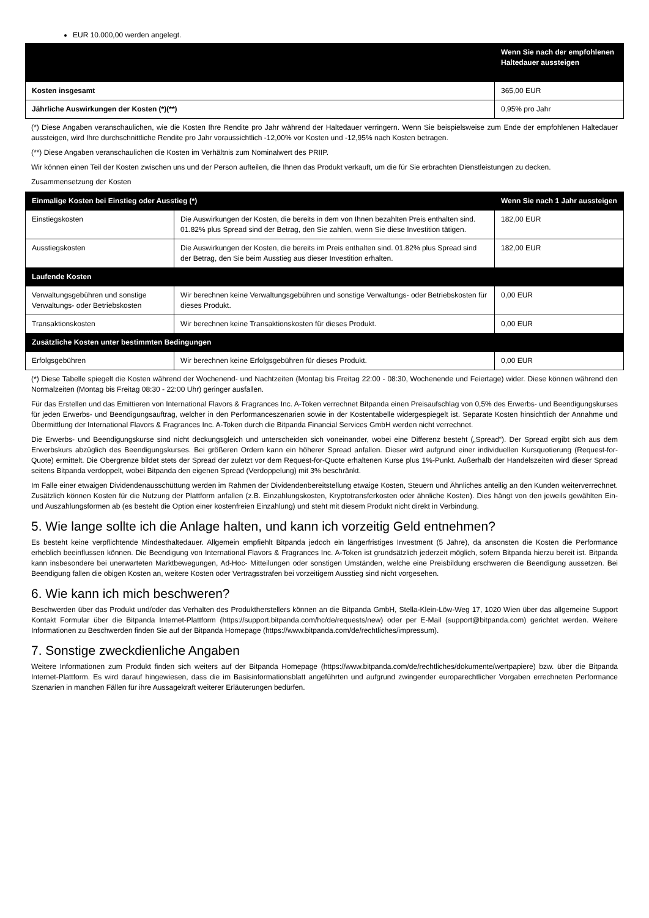EUR 10.000,00 werden angelegt.
| | Wenn Sie nach der empfohlenen Haltedauer aussteigen |
| --- | --- |
| Kosten insgesamt | 365,00 EUR |
| Jährliche Auswirkungen der Kosten (*)(**) | 0,95% pro Jahr |
(*) Diese Angaben veranschaulichen, wie die Kosten Ihre Rendite pro Jahr während der Haltedauer verringern. Wenn Sie beispielsweise zum Ende der empfohlenen Haltedauer aussteigen, wird Ihre durchschnittliche Rendite pro Jahr voraussichtlich -12,00% vor Kosten und -12,95% nach Kosten betragen.
(**) Diese Angaben veranschaulichen die Kosten im Verhältnis zum Nominalwert des PRIIP.
Wir können einen Teil der Kosten zwischen uns und der Person aufteilen, die Ihnen das Produkt verkauft, um die für Sie erbrachten Dienstleistungen zu decken.
Zusammensetzung der Kosten
| Einmalige Kosten bei Einstieg oder Ausstieg (*) | | Wenn Sie nach 1 Jahr aussteigen |
| --- | --- | --- |
| Einstiegskosten | Die Auswirkungen der Kosten, die bereits in dem von Ihnen bezahlten Preis enthalten sind. 01.82% plus Spread sind der Betrag, den Sie zahlen, wenn Sie diese Investition tätigen. | 182,00 EUR |
| Ausstiegskosten | Die Auswirkungen der Kosten, die bereits im Preis enthalten sind. 01.82% plus Spread sind der Betrag, den Sie beim Ausstieg aus dieser Investition erhalten. | 182,00 EUR |
| Laufende Kosten | | |
| Verwaltungsgebühren und sonstige Verwaltungs- oder Betriebskosten | Wir berechnen keine Verwaltungsgebühren und sonstige Verwaltungs- oder Betriebskosten für dieses Produkt. | 0,00 EUR |
| Transaktionskosten | Wir berechnen keine Transaktionskosten für dieses Produkt. | 0,00 EUR |
| Zusätzliche Kosten unter bestimmten Bedingungen | | |
| Erfolgsgebühren | Wir berechnen keine Erfolgsgebühren für dieses Produkt. | 0,00 EUR |
(*) Diese Tabelle spiegelt die Kosten während der Wochenend- und Nachtzeiten (Montag bis Freitag 22:00 - 08:30, Wochenende und Feiertage) wider. Diese können während den Normalzeiten (Montag bis Freitag 08:30 - 22:00 Uhr) geringer ausfallen.
Für das Erstellen und das Emittieren von International Flavors & Fragrances Inc. A-Token verrechnet Bitpanda einen Preisaufschlag von 0,5% des Erwerbs- und Beendigungskurses für jeden Erwerbs- und Beendigungsauftrag, welcher in den Performanceszenarien sowie in der Kostentabelle widergespiegelt ist. Separate Kosten hinsichtlich der Annahme und Übermittlung der International Flavors & Fragrances Inc. A-Token durch die Bitpanda Financial Services GmbH werden nicht verrechnet.
Die Erwerbs- und Beendigungskurse sind nicht deckungsgleich und unterscheiden sich voneinander, wobei eine Differenz besteht („Spread“). Der Spread ergibt sich aus dem Erwerbskurs abzüglich des Beendigungskurses. Bei größeren Ordern kann ein höherer Spread anfallen. Dieser wird aufgrund einer individuellen Kursquotierung (Request-for-Quote) ermittelt. Die Obergrenze bildet stets der Spread der zuletzt vor dem Request-for-Quote erhaltenen Kurse plus 1%-Punkt. Außerhalb der Handelszeiten wird dieser Spread seitens Bitpanda verdoppelt, wobei Bitpanda den eigenen Spread (Verdoppelung) mit 3% beschränkt.
Im Falle einer etwaigen Dividendenausschüttung werden im Rahmen der Dividendenbereitstellung etwaige Kosten, Steuern und Ähnliches anteilig an den Kunden weiterverrechnet. Zusätzlich können Kosten für die Nutzung der Plattform anfallen (z.B. Einzahlungskosten, Kryptotransferkosten oder ähnliche Kosten). Dies hängt von den jeweils gewählten Ein- und Auszahlungsformen ab (es besteht die Option einer kostenfreien Einzahlung) und steht mit diesem Produkt nicht direkt in Verbindung.
5. Wie lange sollte ich die Anlage halten, und kann ich vorzeitig Geld entnehmen?
Es besteht keine verpflichtende Mindesthaltedauer. Allgemein empfiehlt Bitpanda jedoch ein längerfristiges Investment (5 Jahre), da ansonsten die Kosten die Performance erheblich beeinflussen können. Die Beendigung von International Flavors & Fragrances Inc. A-Token ist grundsätzlich jederzeit möglich, sofern Bitpanda hierzu bereit ist. Bitpanda kann insbesondere bei unerwarteten Marktbewegungen, Ad-Hoc- Mitteilungen oder sonstigen Umständen, welche eine Preisbildung erschweren die Beendigung aussetzen. Bei Beendigung fallen die obigen Kosten an, weitere Kosten oder Vertragsstrafen bei vorzeitigem Ausstieg sind nicht vorgesehen.
6. Wie kann ich mich beschweren?
Beschwerden über das Produkt und/oder das Verhalten des Produktherstellers können an die Bitpanda GmbH, Stella-Klein-Löw-Weg 17, 1020 Wien über das allgemeine Support Kontakt Formular über die Bitpanda Internet-Plattform (https://support.bitpanda.com/hc/de/requests/new) oder per E-Mail (support@bitpanda.com) gerichtet werden. Weitere Informationen zu Beschwerden finden Sie auf der Bitpanda Homepage (https://www.bitpanda.com/de/rechtliches/impressum).
7. Sonstige zweckdienliche Angaben
Weitere Informationen zum Produkt finden sich weiters auf der Bitpanda Homepage (https://www.bitpanda.com/de/rechtliches/dokumente/wertpapiere) bzw. über die Bitpanda Internet-Plattform. Es wird darauf hingewiesen, dass die im Basisinformationsblatt angeführten und aufgrund zwingender europarechtlicher Vorgaben errechneten Performance Szenarien in manchen Fällen für ihre Aussagekraft weiterer Erläuterungen bedürfen.